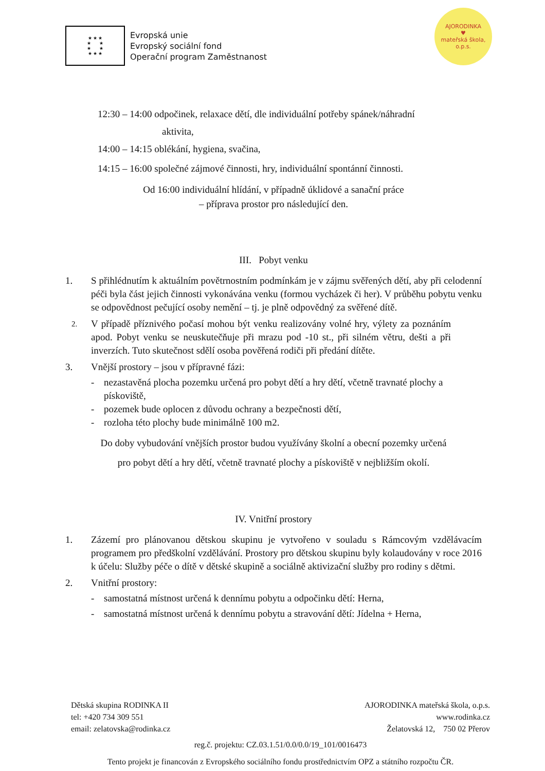★ ★ ★
★ ★
★ ★
★ ★ ★
Evropská unie
Evropský sociální fond
Operační program Zaměstnanost
AJORODINKA
♥
mateřská škola, o.p.s.
12:30 – 14:00 odpočinek, relaxace dětí, dle individuální potřeby spánek/náhradní
aktivita,
14:00 – 14:15 oblékání, hygiena, svačina,
14:15 – 16:00 společné zájmové činnosti, hry, individuální spontánní činnosti.
Od 16:00 individuální hlídání, v případně úklidové a sanační práce
– příprava prostor pro následující den.
III. Pobyt venku
1. S přihlédnutím k aktuálním povětrnostním podmínkám je v zájmu svěřených dětí, aby při celodenní péči byla část jejich činnosti vykonávána venku (formou vycházek či her). V průběhu pobytu venku se odpovědnost pečující osoby nemění – tj. je plně odpovědný za svěřené dítě.
2.
V případě příznivého počasí mohou být venku realizovány volné hry, výlety za poznáním apod. Pobyt venku se neuskutečňuje při mrazu pod -10 st., při silném větru, dešti a při inverzích. Tuto skutečnost sdělí osoba pověřená rodiči při předání dítěte.
3. Vnější prostory – jsou v přípravné fázi:
- nezastavěná plocha pozemku určená pro pobyt dětí a hry dětí, včetně travnaté plochy a pískoviště,
- pozemek bude oplocen z důvodu ochrany a bezpečnosti dětí,
- rozloha této plochy bude minimálně 100 m2.
Do doby vybudování vnějších prostor budou využívány školní a obecní pozemky určená
pro pobyt dětí a hry dětí, včetně travnaté plochy a pískoviště v nejbližším okolí.
IV. Vnitřní prostory
1. Zázemí pro plánovanou dětskou skupinu je vytvořeno v souladu s Rámcovým vzdělávacím programem pro předškolní vzdělávání. Prostory pro dětskou skupinu byly kolaudovány v roce 2016 k účelu: Služby péče o dítě v dětské skupině a sociálně aktivizační služby pro rodiny s dětmi.
2. Vnitřní prostory:
- samostatná místnost určená k dennímu pobytu a odpočinku dětí: Herna,
- samostatná místnost určená k dennímu pobytu a stravování dětí: Jídelna + Herna,
Dětská skupina RODINKA II
tel: +420 734 309 551
email: zelatovska@rodinka.cz
AJORODINKA mateřská škola, o.p.s.
www.rodinka.cz
Želatovská 12, 750 02 Přerov
reg.č. projektu: CZ.03.1.51/0.0/0.0/19_101/0016473
Tento projekt je financován z Evropského sociálního fondu prostřednictvím OPZ a státního rozpočtu ČR.